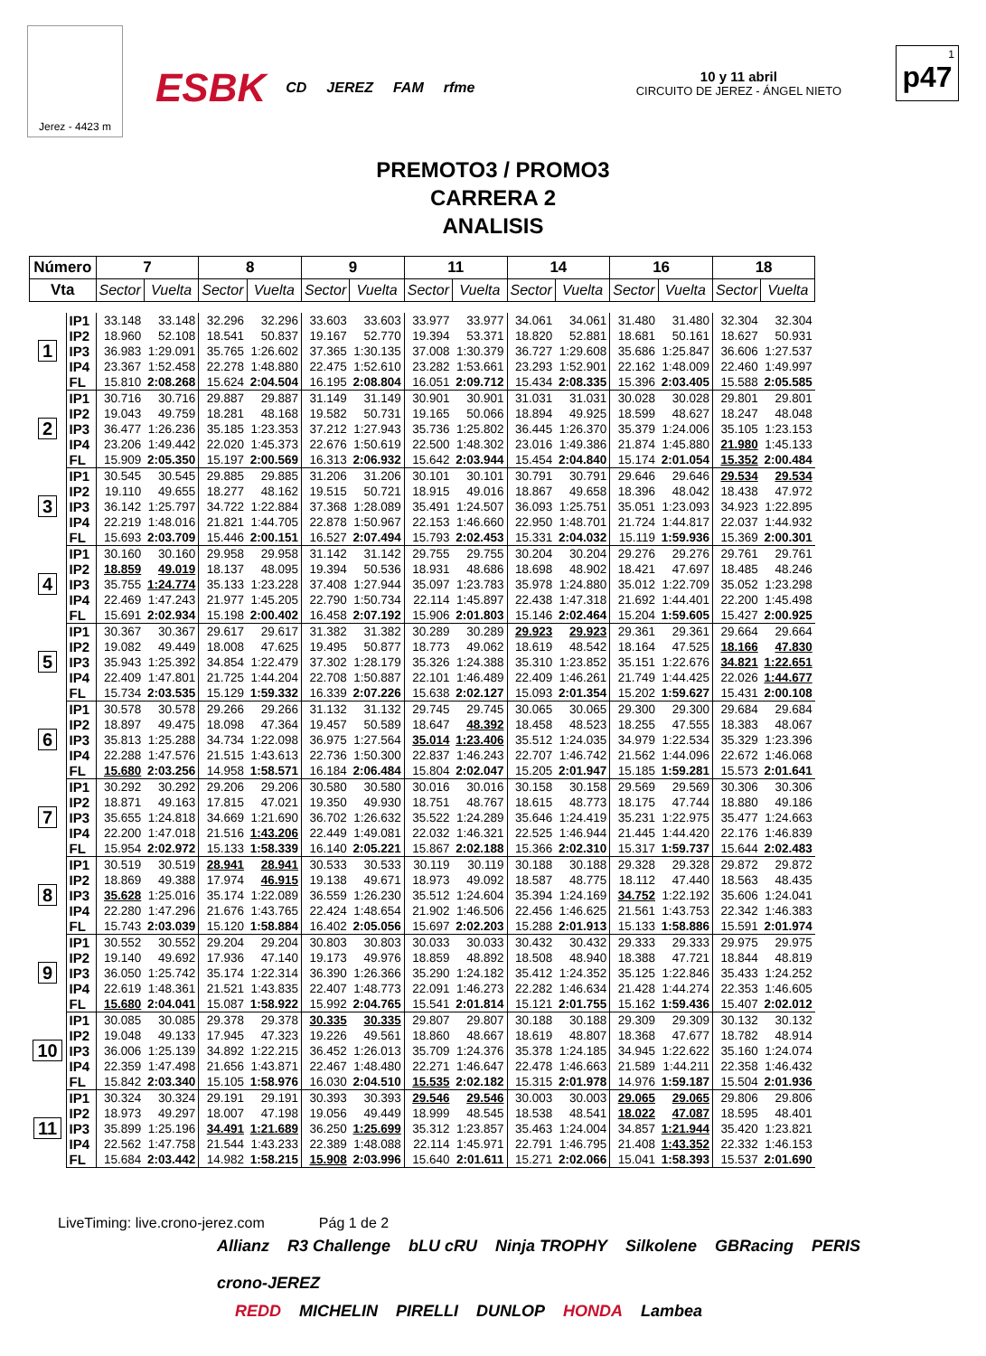Jerez - 4423 m
ESBK CD JEREZ FAM rfme
10 y 11 abril
CIRCUITO DE JEREZ - ÁNGEL NIETO
1
p47
PREMOTO3 / PROMO3
CARRERA 2
ANALISIS
| Número | | 7 | | 8 | | 9 | | 11 | | 14 | | 16 | | 18 | |
| --- | --- | --- | --- | --- | --- | --- | --- | --- | --- | --- | --- | --- | --- | --- | --- |
| Vta | | Sector | Vuelta | Sector | Vuelta | Sector | Vuelta | Sector | Vuelta | Sector | Vuelta | Sector | Vuelta | Sector | Vuelta |
| 1 | IP1 | 33.148 | 33.148 | 32.296 | 32.296 | 33.603 | 33.603 | 33.977 | 33.977 | 34.061 | 34.061 | 31.480 | 31.480 | 32.304 | 32.304 |
| | IP2 | 18.960 | 52.108 | 18.541 | 50.837 | 19.167 | 52.770 | 19.394 | 53.371 | 18.820 | 52.881 | 18.681 | 50.161 | 18.627 | 50.931 |
| | IP3 | 36.983 | 1:29.091 | 35.765 | 1:26.602 | 37.365 | 1:30.135 | 37.008 | 1:30.379 | 36.727 | 1:29.608 | 35.686 | 1:25.847 | 36.606 | 1:27.537 |
| | IP4 | 23.367 | 1:52.458 | 22.278 | 1:48.880 | 22.475 | 1:52.610 | 23.282 | 1:53.661 | 23.293 | 1:52.901 | 22.162 | 1:48.009 | 22.460 | 1:49.997 |
| | FL | 15.810 | 2:08.268 | 15.624 | 2:04.504 | 16.195 | 2:08.804 | 16.051 | 2:09.712 | 15.434 | 2:08.335 | 15.396 | 2:03.405 | 15.588 | 2:05.585 |
| 2 | IP1 | 30.716 | 30.716 | 29.887 | 29.887 | 31.149 | 31.149 | 30.901 | 30.901 | 31.031 | 31.031 | 30.028 | 30.028 | 29.801 | 29.801 |
| | IP2 | 19.043 | 49.759 | 18.281 | 48.168 | 19.582 | 50.731 | 19.165 | 50.066 | 18.894 | 49.925 | 18.599 | 48.627 | 18.247 | 48.048 |
| | IP3 | 36.477 | 1:26.236 | 35.185 | 1:23.353 | 37.212 | 1:27.943 | 35.736 | 1:25.802 | 36.445 | 1:26.370 | 35.379 | 1:24.006 | 35.105 | 1:23.153 |
| | IP4 | 23.206 | 1:49.442 | 22.020 | 1:45.373 | 22.676 | 1:50.619 | 22.500 | 1:48.302 | 23.016 | 1:49.386 | 21.874 | 1:45.880 | 21.980 | 1:45.133 |
| | FL | 15.909 | 2:05.350 | 15.197 | 2:00.569 | 16.313 | 2:06.932 | 15.642 | 2:03.944 | 15.454 | 2:04.840 | 15.174 | 2:01.054 | 15.352 | 2:00.484 |
| 3 | IP1 | 30.545 | 30.545 | 29.885 | 29.885 | 31.206 | 31.206 | 30.101 | 30.101 | 30.791 | 30.791 | 29.646 | 29.646 | 29.534 | 29.534 |
| | IP2 | 19.110 | 49.655 | 18.277 | 48.162 | 19.515 | 50.721 | 18.915 | 49.016 | 18.867 | 49.658 | 18.396 | 48.042 | 18.438 | 47.972 |
| | IP3 | 36.142 | 1:25.797 | 34.722 | 1:22.884 | 37.368 | 1:28.089 | 35.491 | 1:24.507 | 36.093 | 1:25.751 | 35.051 | 1:23.093 | 34.923 | 1:22.895 |
| | IP4 | 22.219 | 1:48.016 | 21.821 | 1:44.705 | 22.878 | 1:50.967 | 22.153 | 1:46.660 | 22.950 | 1:48.701 | 21.724 | 1:44.817 | 22.037 | 1:44.932 |
| | FL | 15.693 | 2:03.709 | 15.446 | 2:00.151 | 16.527 | 2:07.494 | 15.793 | 2:02.453 | 15.331 | 2:04.032 | 15.119 | 1:59.936 | 15.369 | 2:00.301 |
| 4 | IP1 | 30.160 | 30.160 | 29.958 | 29.958 | 31.142 | 31.142 | 29.755 | 29.755 | 30.204 | 30.204 | 29.276 | 29.276 | 29.761 | 29.761 |
| | IP2 | 18.859 | 49.019 | 18.137 | 48.095 | 19.394 | 50.536 | 18.931 | 48.686 | 18.698 | 48.902 | 18.421 | 47.697 | 18.485 | 48.246 |
| | IP3 | 35.755 | 1:24.774 | 35.133 | 1:23.228 | 37.408 | 1:27.944 | 35.097 | 1:23.783 | 35.978 | 1:24.880 | 35.012 | 1:22.709 | 35.052 | 1:23.298 |
| | IP4 | 22.469 | 1:47.243 | 21.977 | 1:45.205 | 22.790 | 1:50.734 | 22.114 | 1:45.897 | 22.438 | 1:47.318 | 21.692 | 1:44.401 | 22.200 | 1:45.498 |
| | FL | 15.691 | 2:02.934 | 15.198 | 2:00.402 | 16.458 | 2:07.192 | 15.906 | 2:01.803 | 15.146 | 2:02.464 | 15.204 | 1:59.605 | 15.427 | 2:00.925 |
| 5 | IP1 | 30.367 | 30.367 | 29.617 | 29.617 | 31.382 | 31.382 | 30.289 | 30.289 | 29.923 | 29.923 | 29.361 | 29.361 | 29.664 | 29.664 |
| | IP2 | 19.082 | 49.449 | 18.008 | 47.625 | 19.495 | 50.877 | 18.773 | 49.062 | 18.619 | 48.542 | 18.164 | 47.525 | 18.166 | 47.830 |
| | IP3 | 35.943 | 1:25.392 | 34.854 | 1:22.479 | 37.302 | 1:28.179 | 35.326 | 1:24.388 | 35.310 | 1:23.852 | 35.151 | 1:22.676 | 34.821 | 1:22.651 |
| | IP4 | 22.409 | 1:47.801 | 21.725 | 1:44.204 | 22.708 | 1:50.887 | 22.101 | 1:46.489 | 22.409 | 1:46.261 | 21.749 | 1:44.425 | 22.026 | 1:44.677 |
| | FL | 15.734 | 2:03.535 | 15.129 | 1:59.332 | 16.339 | 2:07.226 | 15.638 | 2:02.127 | 15.093 | 2:01.354 | 15.202 | 1:59.627 | 15.431 | 2:00.108 |
| 6 | IP1 | 30.578 | 30.578 | 29.266 | 29.266 | 31.132 | 31.132 | 29.745 | 29.745 | 30.065 | 30.065 | 29.300 | 29.300 | 29.684 | 29.684 |
| | IP2 | 18.897 | 49.475 | 18.098 | 47.364 | 19.457 | 50.589 | 18.647 | 48.392 | 18.458 | 48.523 | 18.255 | 47.555 | 18.383 | 48.067 |
| | IP3 | 35.813 | 1:25.288 | 34.734 | 1:22.098 | 36.975 | 1:27.564 | 35.014 | 1:23.406 | 35.512 | 1:24.035 | 34.979 | 1:22.534 | 35.329 | 1:23.396 |
| | IP4 | 22.288 | 1:47.576 | 21.515 | 1:43.613 | 22.736 | 1:50.300 | 22.837 | 1:46.243 | 22.707 | 1:46.742 | 21.562 | 1:44.096 | 22.672 | 1:46.068 |
| | FL | 15.680 | 2:03.256 | 14.958 | 1:58.571 | 16.184 | 2:06.484 | 15.804 | 2:02.047 | 15.205 | 2:01.947 | 15.185 | 1:59.281 | 15.573 | 2:01.641 |
| 7 | IP1 | 30.292 | 30.292 | 29.206 | 29.206 | 30.580 | 30.580 | 30.016 | 30.016 | 30.158 | 30.158 | 29.569 | 29.569 | 30.306 | 30.306 |
| | IP2 | 18.871 | 49.163 | 17.815 | 47.021 | 19.350 | 49.930 | 18.751 | 48.767 | 18.615 | 48.773 | 18.175 | 47.744 | 18.880 | 49.186 |
| | IP3 | 35.655 | 1:24.818 | 34.669 | 1:21.690 | 36.702 | 1:26.632 | 35.522 | 1:24.289 | 35.646 | 1:24.419 | 35.231 | 1:22.975 | 35.477 | 1:24.663 |
| | IP4 | 22.200 | 1:47.018 | 21.516 | 1:43.206 | 22.449 | 1:49.081 | 22.032 | 1:46.321 | 22.525 | 1:46.944 | 21.445 | 1:44.420 | 22.176 | 1:46.839 |
| | FL | 15.954 | 2:02.972 | 15.133 | 1:58.339 | 16.140 | 2:05.221 | 15.867 | 2:02.188 | 15.366 | 2:02.310 | 15.317 | 1:59.737 | 15.644 | 2:02.483 |
| 8 | IP1 | 30.519 | 30.519 | 28.941 | 28.941 | 30.533 | 30.533 | 30.119 | 30.119 | 30.188 | 30.188 | 29.328 | 29.328 | 29.872 | 29.872 |
| | IP2 | 18.869 | 49.388 | 17.974 | 46.915 | 19.138 | 49.671 | 18.973 | 49.092 | 18.587 | 48.775 | 18.112 | 47.440 | 18.563 | 48.435 |
| | IP3 | 35.628 | 1:25.016 | 35.174 | 1:22.089 | 36.559 | 1:26.230 | 35.512 | 1:24.604 | 35.394 | 1:24.169 | 34.752 | 1:22.192 | 35.606 | 1:24.041 |
| | IP4 | 22.280 | 1:47.296 | 21.676 | 1:43.765 | 22.424 | 1:48.654 | 21.902 | 1:46.506 | 22.456 | 1:46.625 | 21.561 | 1:43.753 | 22.342 | 1:46.383 |
| | FL | 15.743 | 2:03.039 | 15.120 | 1:58.884 | 16.402 | 2:05.056 | 15.697 | 2:02.203 | 15.288 | 2:01.913 | 15.133 | 1:58.886 | 15.591 | 2:01.974 |
| 9 | IP1 | 30.552 | 30.552 | 29.204 | 29.204 | 30.803 | 30.803 | 30.033 | 30.033 | 30.432 | 30.432 | 29.333 | 29.333 | 29.975 | 29.975 |
| | IP2 | 19.140 | 49.692 | 17.936 | 47.140 | 19.173 | 49.976 | 18.859 | 48.892 | 18.508 | 48.940 | 18.388 | 47.721 | 18.844 | 48.819 |
| | IP3 | 36.050 | 1:25.742 | 35.174 | 1:22.314 | 36.390 | 1:26.366 | 35.290 | 1:24.182 | 35.412 | 1:24.352 | 35.125 | 1:22.846 | 35.433 | 1:24.252 |
| | IP4 | 22.619 | 1:48.361 | 21.521 | 1:43.835 | 22.407 | 1:48.773 | 22.091 | 1:46.273 | 22.282 | 1:46.634 | 21.428 | 1:44.274 | 22.353 | 1:46.605 |
| | FL | 15.680 | 2:04.041 | 15.087 | 1:58.922 | 15.992 | 2:04.765 | 15.541 | 2:01.814 | 15.121 | 2:01.755 | 15.162 | 1:59.436 | 15.407 | 2:02.012 |
| 10 | IP1 | 30.085 | 30.085 | 29.378 | 29.378 | 30.335 | 30.335 | 29.807 | 29.807 | 30.188 | 30.188 | 29.309 | 29.309 | 30.132 | 30.132 |
| | IP2 | 19.048 | 49.133 | 17.945 | 47.323 | 19.226 | 49.561 | 18.860 | 48.667 | 18.619 | 48.807 | 18.368 | 47.677 | 18.782 | 48.914 |
| | IP3 | 36.006 | 1:25.139 | 34.892 | 1:22.215 | 36.452 | 1:26.013 | 35.709 | 1:24.376 | 35.378 | 1:24.185 | 34.945 | 1:22.622 | 35.160 | 1:24.074 |
| | IP4 | 22.359 | 1:47.498 | 21.656 | 1:43.871 | 22.467 | 1:48.480 | 22.271 | 1:46.647 | 22.478 | 1:46.663 | 21.589 | 1:44.211 | 22.358 | 1:46.432 |
| | FL | 15.842 | 2:03.340 | 15.105 | 1:58.976 | 16.030 | 2:04.510 | 15.535 | 2:02.182 | 15.315 | 2:01.978 | 14.976 | 1:59.187 | 15.504 | 2:01.936 |
| 11 | IP1 | 30.324 | 30.324 | 29.191 | 29.191 | 30.393 | 30.393 | 29.546 | 29.546 | 30.003 | 30.003 | 29.065 | 29.065 | 29.806 | 29.806 |
| | IP2 | 18.973 | 49.297 | 18.007 | 47.198 | 19.056 | 49.449 | 18.999 | 48.545 | 18.538 | 48.541 | 18.022 | 47.087 | 18.595 | 48.401 |
| | IP3 | 35.899 | 1:25.196 | 34.491 | 1:21.689 | 36.250 | 1:25.699 | 35.312 | 1:23.857 | 35.463 | 1:24.004 | 34.857 | 1:21.944 | 35.420 | 1:23.821 |
| | IP4 | 22.562 | 1:47.758 | 21.544 | 1:43.233 | 22.389 | 1:48.088 | 22.114 | 1:45.971 | 22.791 | 1:46.795 | 21.408 | 1:43.352 | 22.332 | 1:46.153 |
| | FL | 15.684 | 2:03.442 | 14.982 | 1:58.215 | 15.908 | 2:03.996 | 15.640 | 2:01.611 | 15.271 | 2:02.066 | 15.041 | 1:58.393 | 15.537 | 2:01.690 |
LiveTiming: live.crono-jerez.com Pág 1 de 2
Allianz R3 Challenge bLU cRU Ninja TROPHY Silkolene GBRacing PERIS crono-JEREZ
REDD MICHELIN PIRELLI DUNLOP HONDA Lambea